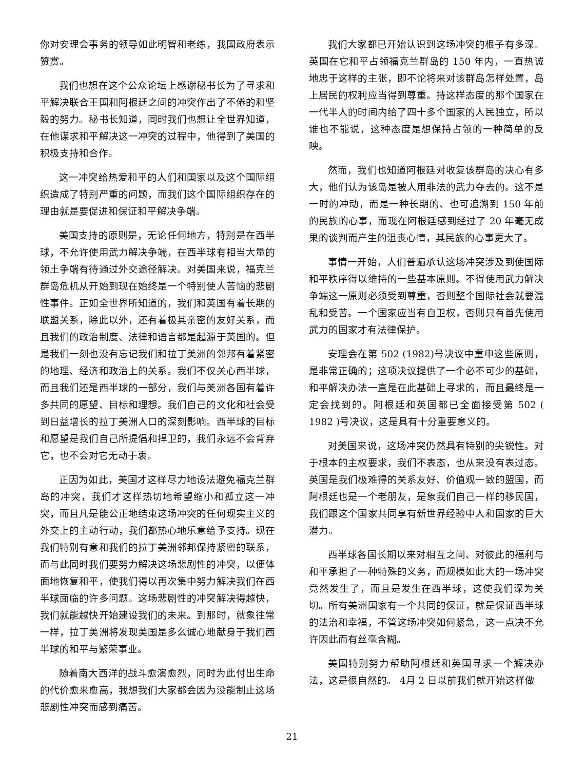你对安理会事务的领导如此明智和老练，我国政府表示赞赏。
我们也想在这个公众论坛上感谢秘书长为了寻求和平解决联合王国和阿根廷之间的冲突作出了不倦的和坚毅的努力。秘书长知道，同时我们也想让全世界知道，在他谋求和平解决这一冲突的过程中，他得到了美国的积极支持和合作。
这一冲突给热爱和平的人们和国家以及这个国际组织造成了特别严重的问题，而我们这个国际组织存在的理由就是要促进和保证和平解决争端。
美国支持的原则是，无论任何地方，特别是在西半球，不允许使用武力解决争端，在西半球有相当大量的领土争端有待通过外交途径解决。对美国来说，福克兰群岛危机从开始到现在始终是一个特别使人苦恼的悲剧性事件。正如全世界所知道的，我们和英国有着长期的联盟关系，除此以外，还有着极其亲密的友好关系，而且我们的政治制度、法律和语言都是起源于英国的。但是我们一刻也没有忘记我们和拉丁美洲的邻邦有着紧密的地理、经济和政治上的关系。我们不仅关心西半球，而且我们还是西半球的一部分，我们与美洲各国有着许多共同的愿望、目标和理想。我们自己的文化和社会受到日益增长的拉丁美洲人口的深刻影响。西半球的目标和愿望是我们自己所提倡和捍卫的，我们永远不会背弃它，也不会对它无动于衷。
正因为如此，美国才这样尽力地设法避免福克兰群岛的冲突，我们才这样热切地希望缩小和孤立这一冲突，而且凡是能公正地结束这场冲突的任何现实主义的外交上的主动行动，我们都热心地乐意给予支持。现在我们特别有意和我们的拉丁美洲邻邦保持紧密的联系，而与此同时我们要努力解决这场悲剧性的冲突，以便体面地恢复和平，使我们得以再次集中努力解决我们在西半球面临的许多问题。这场悲剧性的冲突解决得越快，我们就能越快开始建设我们的未来。到那时，就象往常一样，拉丁美洲将发现美国是多么诚心地献身于我们西半球的和平与繁荣事业。
随着南大西洋的战斗愈演愈烈，同时为此付出生命的代价愈来愈高，我想我们大家都会因为没能制止这场悲剧性冲突而感到痛苦。
我们大家都已开始认识到这场冲突的根子有多深。英国在它和平占领福克兰群岛的 150 年内，一直热诚地忠于这样的主张，即不论将来对该群岛怎样处置，岛上居民的权利应当得到尊重。持这样态度的那个国家在一代半人的时间内给了四十多个国家的人民独立，所以谁也不能说，这种态度是想保持占领的一种简单的反映。
然而，我们也知道阿根廷对收复该群岛的决心有多大，他们认为该岛是被人用非法的武力夺去的。这不是一时的冲动，而是一种长期的、也可追溯到 150 年前的民族的心事，而现在阿根廷感到经过了 20 年毫无成果的谈判而产生的沮丧心情，其民族的心事更大了。
事情一开始，人们普遍承认这场冲突涉及到使国际和平秩序得以维持的一些基本原则。不得使用武力解决争端这一原则必须受到尊重，否则整个国际社会就要混乱和受苦。一个国家应当有自卫权，否则只有首先使用武力的国家才有法律保护。
安理会在第 502 (1982)号决议中重申这些原则，是非常正确的；这项决议提供了一个必不可少的基础，和平解决办法一直是在此基础上寻求的，而且最终是一定会找到的。阿根廷和英国都已全面接受第 502 ( 1982 )号决议，这是具有十分重要意义的。
对美国来说，这场冲突仍然具有特别的尖锐性。对于根本的主权要求，我们不表态，也从来没有表过态。英国是我们极难得的关系友好、价值观一致的盟国，而阿根廷也是一个老朋友，是象我们自己一样的移民国，我们跟这个国家共同享有新世界经验中人和国家的巨大潜力。
西半球各国长期以来对相互之间、对彼此的福利与和平承担了一种特殊的义务，而规模如此大的一场冲突竟然发生了，而且是发生在西半球，这使我们深为关切。所有美洲国家有一个共同的保证，就是保证西半球的法治和幸福，不管这场冲突如何紧急，这一点决不允许因此而有丝毫含糊。
美国特别努力帮助阿根廷和英国寻求一个解决办法，这是很自然的。 4月 2 日以前我们就开始这样做
21